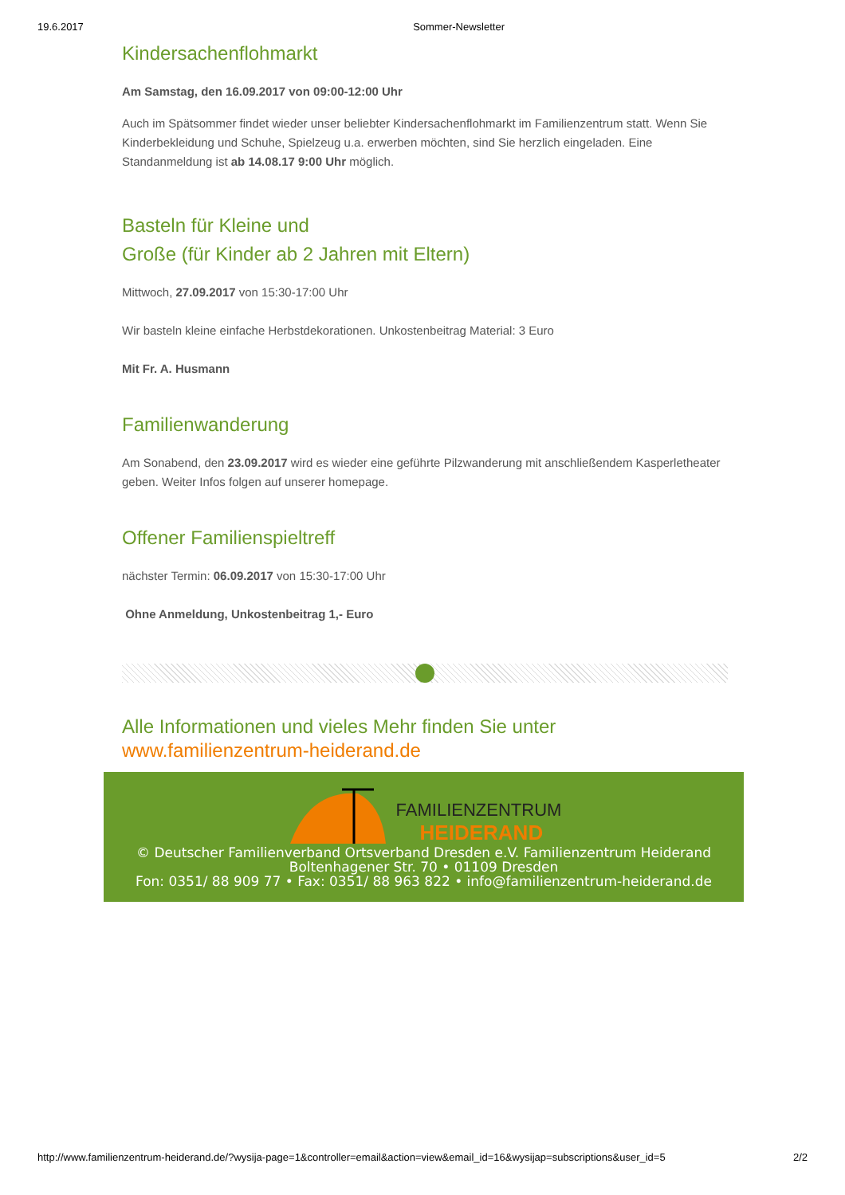19.6.2017 Sommer-Newsletter
Kindersachenflohmarkt
Am Samstag, den 16.09.2017 von 09:00-12:00 Uhr
Auch im Spätsommer findet wieder unser beliebter Kindersachenflohmarkt im Familienzentrum statt. Wenn Sie Kinderbekleidung und Schuhe, Spielzeug u.a. erwerben möchten, sind Sie herzlich eingeladen. Eine Standanmeldung ist ab 14.08.17 9:00 Uhr möglich.
Basteln für Kleine und
Große (für Kinder ab 2 Jahren mit Eltern)
Mittwoch, 27.09.2017 von 15:30-17:00 Uhr
Wir basteln kleine einfache Herbstdekorationen. Unkostenbeitrag Material: 3 Euro
Mit Fr. A. Husmann
Familienwanderung
Am Sonabend, den 23.09.2017 wird es wieder eine geführte Pilzwanderung mit anschließendem Kasperletheater geben. Weiter Infos folgen auf unserer homepage.
Offener Familienspieltreff
nächster Termin: 06.09.2017 von 15:30-17:00 Uhr
Ohne Anmeldung, Unkostenbeitrag 1,- Euro
Alle Informationen und vieles Mehr finden Sie unter www.familienzentrum-heiderand.de
FAMILIENZENTRUM
HEIDERAND
© Deutscher Familienverband Ortsverband Dresden e.V. Familienzentrum Heiderand
Boltenhagener Str. 70 • 01109 Dresden
Fon: 0351/ 88 909 77 • Fax: 0351/ 88 963 822 • info@familienzentrum-heiderand.de
http://www.familienzentrum-heiderand.de/?wysija-page=1&controller=email&action=view&email_id=16&wysijap=subscriptions&user_id=5 2/2